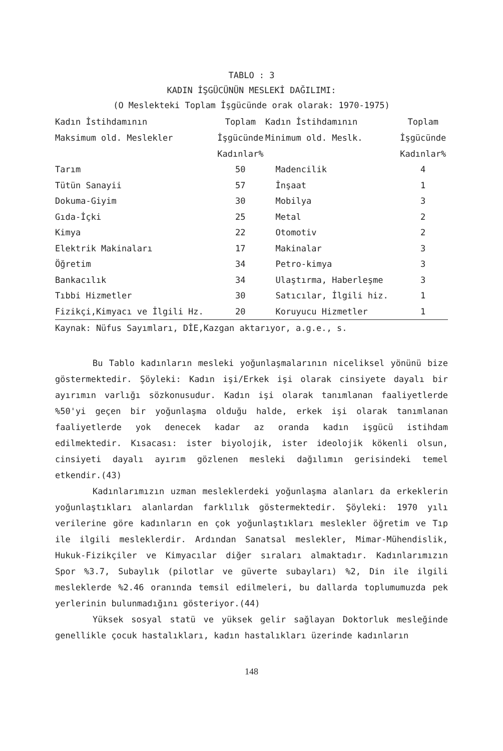TABLO : 3
KADIN İŞGÜCÜNÜN MESLEKİ DAĞILIMI:
(O Meslekteki Toplam İşgücünde orak olarak: 1970-1975)
| Kadın İstihdamının Maksimum old. Meslekler | Toplam İşgücünde Kadınlar% | Kadın İstihdamının Minimum old. Meslk. | Toplam İşgücünde Kadınlar% |
| --- | --- | --- | --- |
| Tarım | 50 | Madencilik | 4 |
| Tütün Sanayii | 57 | İnşaat | 1 |
| Dokuma-Giyim | 30 | Mobilya | 3 |
| Gıda-İçki | 25 | Metal | 2 |
| Kimya | 22 | Otomotiv | 2 |
| Elektrik Makinaları | 17 | Makinalar | 3 |
| Öğretim | 34 | Petro-kimya | 3 |
| Bankacılık | 34 | Ulaştırma, Haberleşme | 3 |
| Tıbbi Hizmetler | 30 | Satıcılar, İlgili hiz. | 1 |
| Fizikçi,Kimyacı ve İlgili Hz. | 20 | Koruyucu Hizmetler | 1 |
Kaynak: Nüfus Sayımları, DİE,Kazgan aktarıyor, a.g.e., s.
Bu Tablo kadınların mesleki yoğunlaşmalarının niceliksel yönünü bize göstermektedir. Şöyleki: Kadın işi/Erkek işi olarak cinsiyete dayalı bir ayırımın varlığı sözkonusudur. Kadın işi olarak tanımlanan faaliyetlerde %50'yi geçen bir yoğunlaşma olduğu halde, erkek işi olarak tanımlanan faaliyetlerde yok denecek kadar az oranda kadın işgücü istihdam edilmektedir. Kısacası: ister biyolojik, ister ideolojik kökenli olsun, cinsiyeti dayalı ayırım gözlenen mesleki dağılımın gerisindeki temel etkendir.(43)
Kadınlarımızın uzman mesleklerdeki yoğunlaşma alanları da erkeklerin yoğunlaştıkları alanlardan farklılık göstermektedir. Şöyleki: 1970 yılı verilerine göre kadınların en çok yoğunlaştıkları meslekler öğretim ve Tıp ile ilgili mesleklerdir. Ardından Sanatsal meslekler, Mimar-Mühendislik, Hukuk-Fizikçiler ve Kimyacılar diğer sıraları almaktadır. Kadınlarımızın Spor %3.7, Subaylık (pilotlar ve güverte subayları) %2, Din ile ilgili mesleklerde %2.46 oranında temsil edilmeleri, bu dallarda toplumumuzda pek yerlerinin bulunmadığını gösteriyor.(44)
Yüksek sosyal statü ve yüksek gelir sağlayan Doktorluk mesleğinde genellikle çocuk hastalıkları, kadın hastalıkları üzerinde kadınların
148